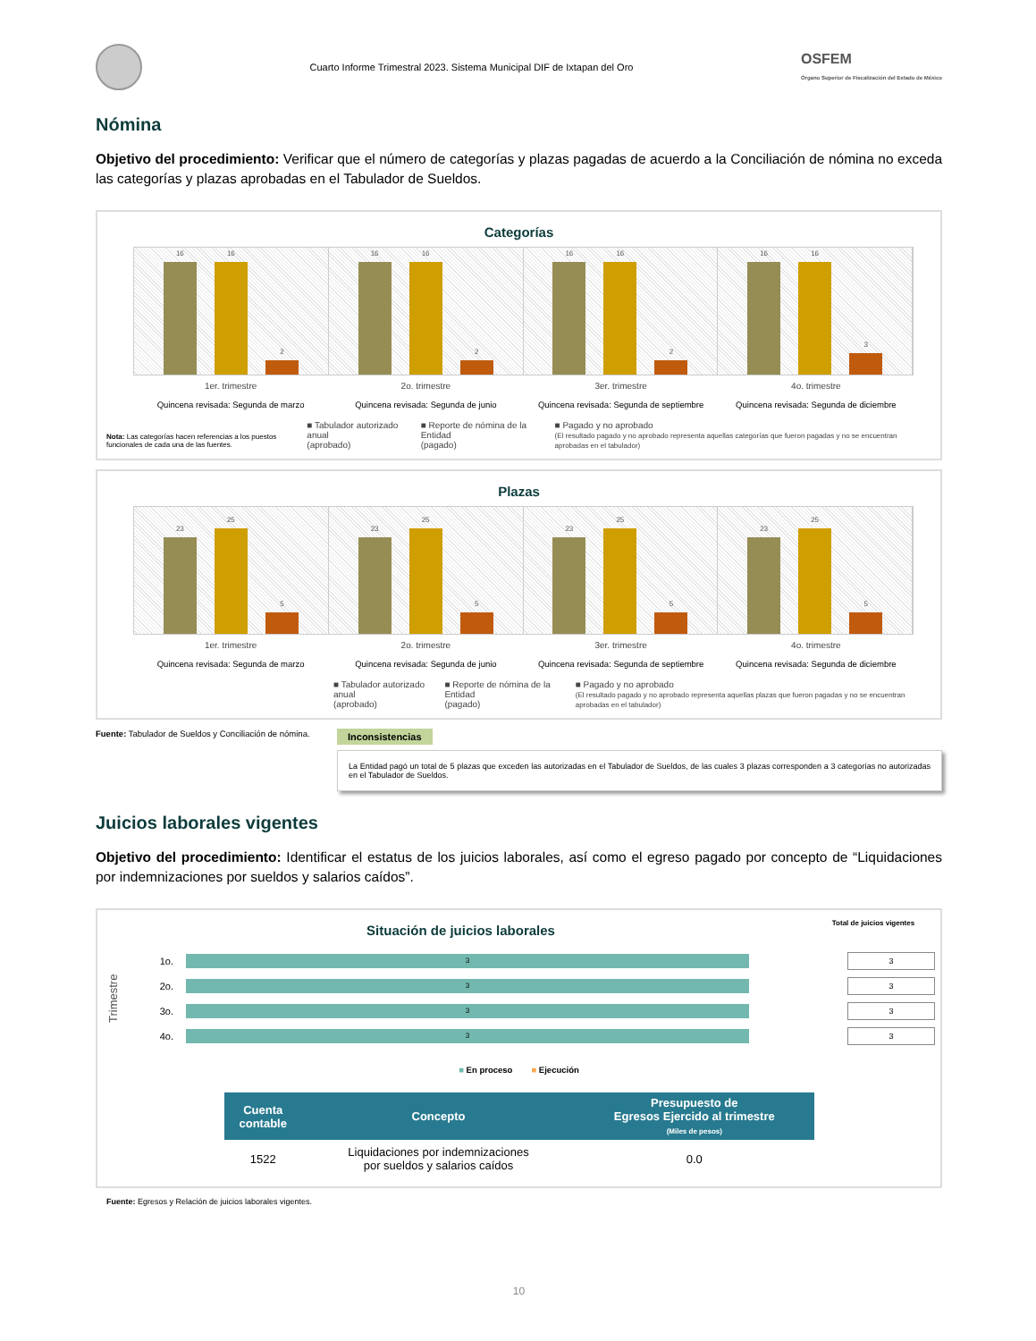Cuarto Informe Trimestral 2023. Sistema Municipal DIF de Ixtapan del Oro
OSFEM
Órgano Superior de Fiscalización del Estado de México
Nómina
Objetivo del procedimiento: Verificar que el número de categorías y plazas pagadas de acuerdo a la Conciliación de nómina no exceda las categorías y plazas aprobadas en el Tabulador de Sueldos.
Categorías
16
16
2
16
16
2
16
16
2
16
16
3
1er. trimestre
Quincena revisada: Segunda de marzo
2o. trimestre
Quincena revisada: Segunda de junio
3er. trimestre
Quincena revisada: Segunda de septiembre
4o. trimestre
Quincena revisada: Segunda de diciembre
Nota: Las categorías hacen referencias a los puestos funcionales de cada una de las fuentes.
■ Tabulador autorizado anual
(aprobado)
■ Reporte de nómina de la Entidad
(pagado)
■ Pagado y no aprobado
(El resultado pagado y no aprobado representa aquellas categorías que fueron pagadas y no se encuentran aprobadas en el tabulador)
Plazas
23
25
5
23
25
5
23
25
5
23
25
5
1er. trimestre
Quincena revisada: Segunda de marzo
2o. trimestre
Quincena revisada: Segunda de junio
3er. trimestre
Quincena revisada: Segunda de septiembre
4o. trimestre
Quincena revisada: Segunda de diciembre
■ Tabulador autorizado anual
(aprobado)
■ Reporte de nómina de la Entidad
(pagado)
■ Pagado y no aprobado
(El resultado pagado y no aprobado representa aquellas plazas que fueron pagadas y no se encuentran aprobadas en el tabulador)
Fuente: Tabulador de Sueldos y Conciliación de nómina.
Inconsistencias
La Entidad pagó un total de 5 plazas que exceden las autorizadas en el Tabulador de Sueldos, de las cuales 3 plazas corresponden a 3 categorías no autorizadas en el Tabulador de Sueldos.
Juicios laborales vigentes
Objetivo del procedimiento: Identificar el estatus de los juicios laborales, así como el egreso pagado por concepto de “Liquidaciones por indemnizaciones por sueldos y salarios caídos”.
Situación de juicios laborales
Total de juicios vigentes
Trimestre
1o.
3
3
2o.
3
3
3o.
3
3
4o.
3
3
■ En proceso ■ Ejecución
| Cuenta contable | Concepto | Presupuesto de Egresos Ejercido al trimestre (Miles de pesos) |
| --- | --- | --- |
| 1522 | Liquidaciones por indemnizaciones por sueldos y salarios caídos | 0.0 |
Fuente: Egresos y Relación de juicios laborales vigentes.
10